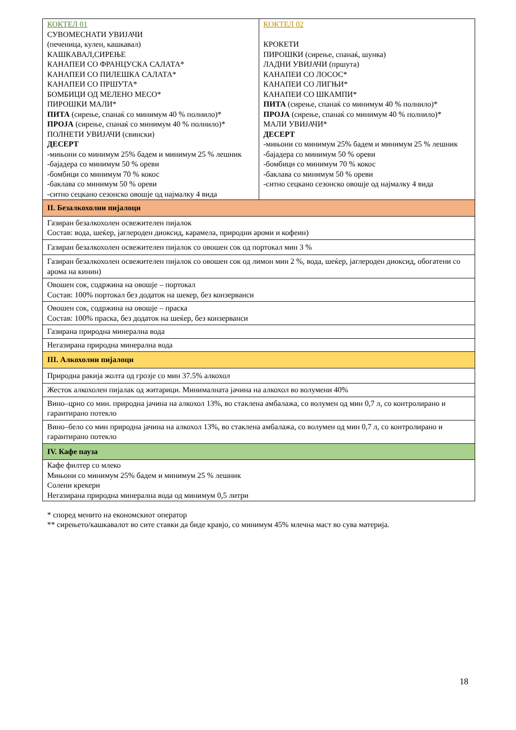| КОКТЕЛ 01 СУВОМЕСНАТИ УВИЈАЧИ (печеница, кулен, кашкавал) КАШКАВАЛ,СИРЕЊЕ КАНАПЕИ СО ФРАНЦУСКА САЛАТА* КАНАПЕИ СО ПИЛЕШКА САЛАТА* КАНАПЕИ СО ПРШУТА* БОМБИЦИ ОД МЕЛЕНО МЕСО* ПИРОШКИ МАЛИ* ПИТА (сирење, спанаќ со минимум 40 % полнило)* ПРОЈА (сирење, спанаќ со минимум 40 % полнило)* ПОЛНЕТИ УВИЈАЧИ (свински) ДЕСЕРТ -мињони со минимум 25% бадем и минимум 25 % лешник -бајадера со минимум 50 % ореви -бомбици со минимум 70 % кокос -баклава со минимум 50 % ореви -ситно сецкано сезонско овошје од најмалку 4 вида | КОКТЕЛ 02 КРОКЕТИ ПИРОШКИ (сирење, спанаќ, шунка) ЛАДНИ УВИЈАЧИ (пршута) КАНАПЕИ СО ЛОСОС* КАНАПЕИ СО ЛИГЊИ* КАНАПЕИ СО ШКАМПИ* ПИТА (сирење, спанаќ со минимум 40 % полнило)* ПРОЈА (сирење, спанаќ со минимум 40 % полнило)* МАЛИ УВИЈАЧИ* ДЕСЕРТ -мињони со минимум 25% бадем и минимум 25 % лешник -бајадера со минимум 50 % ореви -бомбици со минимум 70 % кокос -баклава со минимум 50 % ореви -ситно сецкано сезонско овошје од најмалку 4 вида |
| II. Безалкохолни пијалоци | |
| Газиран безалкохолен освежителен пијалок Состав: вода, шеќер, јаглероден диоксид, карамела, природни ароми и кофеин) | |
| Газиран безалкохолен освежителен пијалок со овошен сок од портокал мин 3 % | |
| Газиран безалкохолен освежителен пијалок со овошен сок од лимон мин 2 %, вода, шеќер, јаглероден диоксид, обогатени со арома на кинин) | |
| Овошен сок, содржина на овошје – портокал Состав: 100% портокал без додаток на шекер, без конзерванси | |
| Овошен сок, содржина на овошје – праска Состав: 100% праска, без додаток на шеќер, без конзерванси | |
| Газирана природна минерална вода | |
| Негазирана природна минерална вода | |
| III. Алкохолни пијалоци | |
| Природна ракија жолта од грозје со мин 37.5% алкохол | |
| Жесток алкохолен пијалак од житарици. Минималната јачина на алкохол во волумени 40% | |
| Вино–црно со мин. природна јачина на алкохол 13%, во стаклена амбалажа, со волумен од мин 0,7 л, со контролирано и гарантирано потекло | |
| Вино–бело со мин природна јачина на алкохол 13%, во стаклена амбалажа, со волумен од мин 0,7 л, со контролирано и гарантирано потекло | |
| IV. Кафе пауза | |
| Кафе филтер со млеко Мињони со минимум 25% бадем и минимум 25 % лешник Солени крекери Негазирана природна минерална вода од минимум 0,5 литри | |
* според менито на економскиот оператор
** сирењето/кашкавалот во сите ставки да биде кравјо, со минимум 45% млечна маст во сува материја.
18